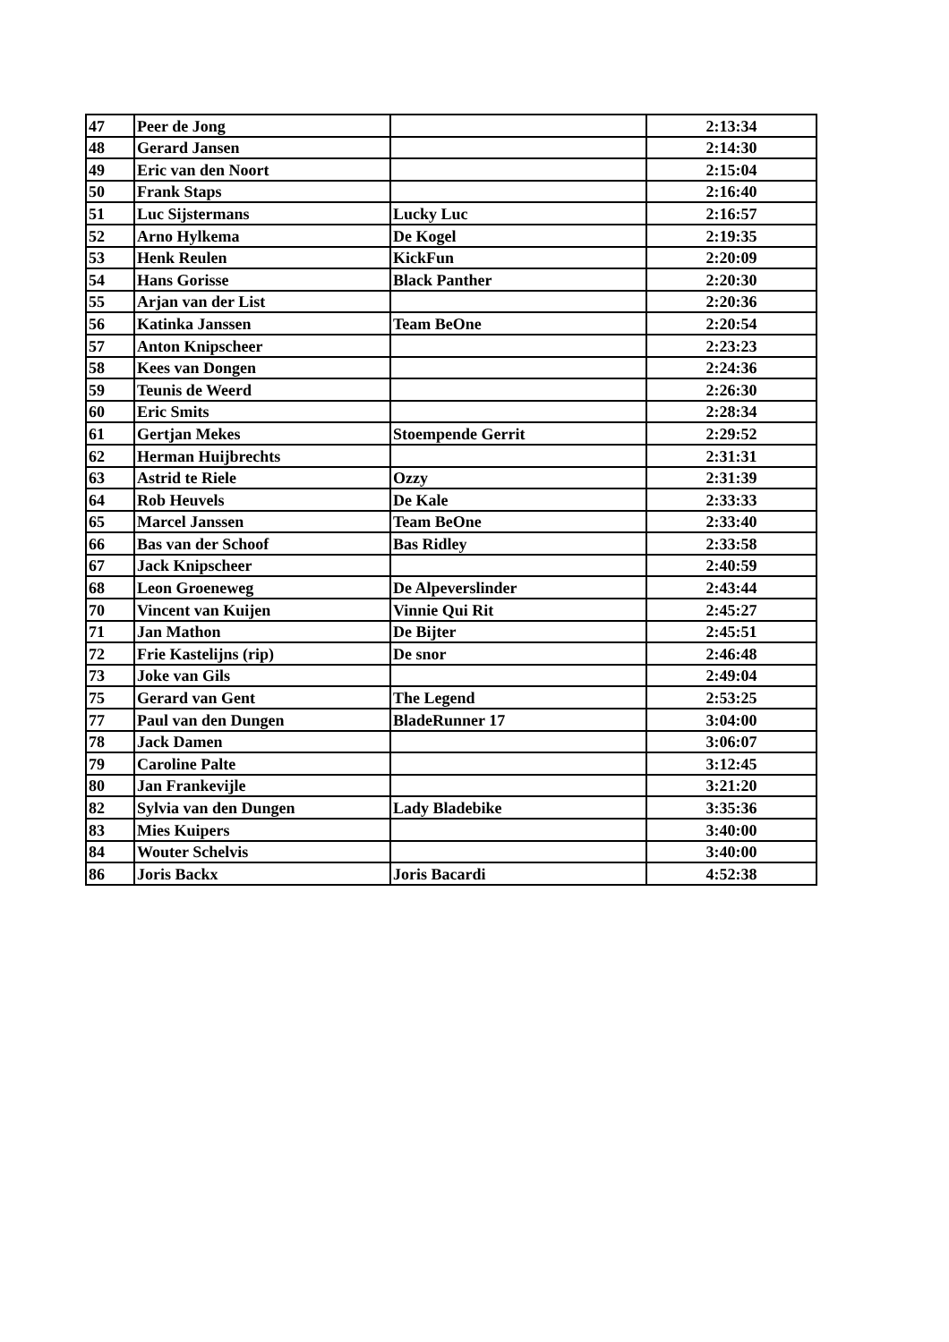| 47 | Peer de Jong | | 2:13:34 |
| 48 | Gerard Jansen | | 2:14:30 |
| 49 | Eric van den Noort | | 2:15:04 |
| 50 | Frank Staps | | 2:16:40 |
| 51 | Luc Sijstermans | Lucky Luc | 2:16:57 |
| 52 | Arno Hylkema | De Kogel | 2:19:35 |
| 53 | Henk Reulen | KickFun | 2:20:09 |
| 54 | Hans Gorisse | Black Panther | 2:20:30 |
| 55 | Arjan van der List | | 2:20:36 |
| 56 | Katinka Janssen | Team BeOne | 2:20:54 |
| 57 | Anton Knipscheer | | 2:23:23 |
| 58 | Kees van Dongen | | 2:24:36 |
| 59 | Teunis de Weerd | | 2:26:30 |
| 60 | Eric Smits | | 2:28:34 |
| 61 | Gertjan Mekes | Stoempende Gerrit | 2:29:52 |
| 62 | Herman Huijbrechts | | 2:31:31 |
| 63 | Astrid te Riele | Ozzy | 2:31:39 |
| 64 | Rob Heuvels | De Kale | 2:33:33 |
| 65 | Marcel Janssen | Team BeOne | 2:33:40 |
| 66 | Bas van der Schoof | Bas Ridley | 2:33:58 |
| 67 | Jack Knipscheer | | 2:40:59 |
| 68 | Leon Groeneweg | De Alpeverslinder | 2:43:44 |
| 70 | Vincent van Kuijen | Vinnie Qui Rit | 2:45:27 |
| 71 | Jan Mathon | De Bijter | 2:45:51 |
| 72 | Frie Kastelijns (rip) | De snor | 2:46:48 |
| 73 | Joke van Gils | | 2:49:04 |
| 75 | Gerard van Gent | The Legend | 2:53:25 |
| 77 | Paul van den Dungen | BladeRunner 17 | 3:04:00 |
| 78 | Jack Damen | | 3:06:07 |
| 79 | Caroline Palte | | 3:12:45 |
| 80 | Jan Frankevijle | | 3:21:20 |
| 82 | Sylvia van den Dungen | Lady Bladebike | 3:35:36 |
| 83 | Mies Kuipers | | 3:40:00 |
| 84 | Wouter Schelvis | | 3:40:00 |
| 86 | Joris Backx | Joris Bacardi | 4:52:38 |